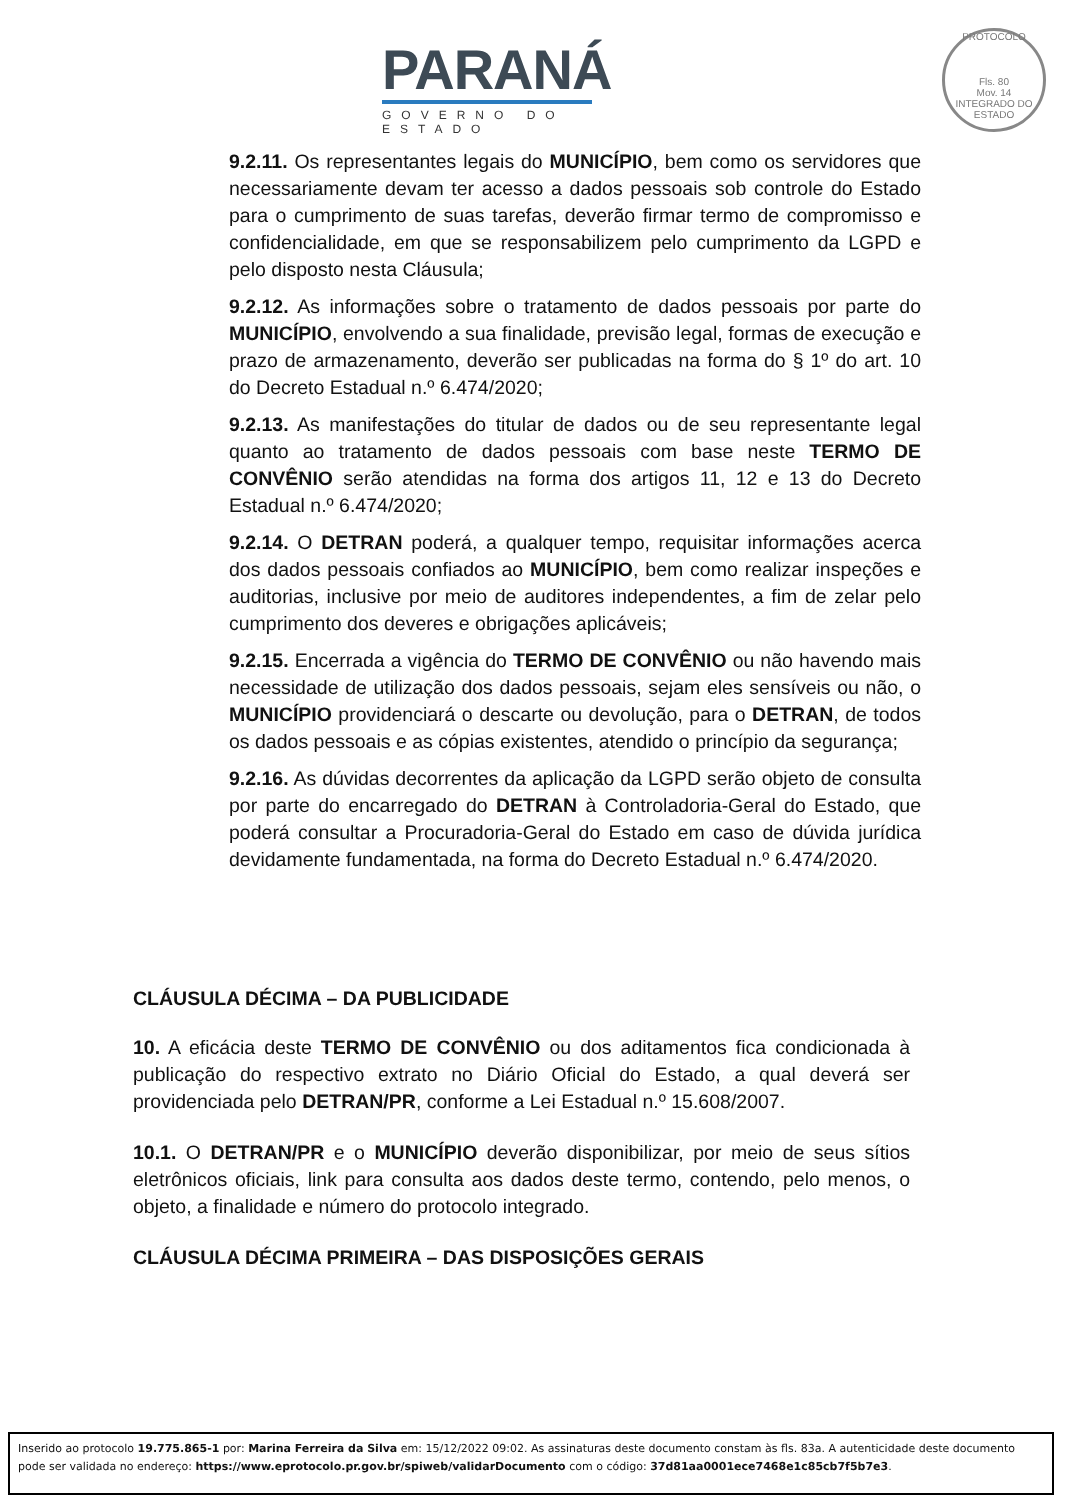PARANÁ
GOVERNO DO ESTADO
PROTOCOLO
Fls. 80
Mov. 14
INTEGRADO DO ESTADO
9.2.11. Os representantes legais do MUNICÍPIO, bem como os servidores que necessariamente devam ter acesso a dados pessoais sob controle do Estado para o cumprimento de suas tarefas, deverão firmar termo de compromisso e confidencialidade, em que se responsabilizem pelo cumprimento da LGPD e pelo disposto nesta Cláusula;
9.2.12. As informações sobre o tratamento de dados pessoais por parte do MUNICÍPIO, envolvendo a sua finalidade, previsão legal, formas de execução e prazo de armazenamento, deverão ser publicadas na forma do § 1º do art. 10 do Decreto Estadual n.º 6.474/2020;
9.2.13. As manifestações do titular de dados ou de seu representante legal quanto ao tratamento de dados pessoais com base neste TERMO DE CONVÊNIO serão atendidas na forma dos artigos 11, 12 e 13 do Decreto Estadual n.º 6.474/2020;
9.2.14. O DETRAN poderá, a qualquer tempo, requisitar informações acerca dos dados pessoais confiados ao MUNICÍPIO, bem como realizar inspeções e auditorias, inclusive por meio de auditores independentes, a fim de zelar pelo cumprimento dos deveres e obrigações aplicáveis;
9.2.15. Encerrada a vigência do TERMO DE CONVÊNIO ou não havendo mais necessidade de utilização dos dados pessoais, sejam eles sensíveis ou não, o MUNICÍPIO providenciará o descarte ou devolução, para o DETRAN, de todos os dados pessoais e as cópias existentes, atendido o princípio da segurança;
9.2.16. As dúvidas decorrentes da aplicação da LGPD serão objeto de consulta por parte do encarregado do DETRAN à Controladoria-Geral do Estado, que poderá consultar a Procuradoria-Geral do Estado em caso de dúvida jurídica devidamente fundamentada, na forma do Decreto Estadual n.º 6.474/2020.
CLÁUSULA DÉCIMA – DA PUBLICIDADE
10. A eficácia deste TERMO DE CONVÊNIO ou dos aditamentos fica condicionada à publicação do respectivo extrato no Diário Oficial do Estado, a qual deverá ser providenciada pelo DETRAN/PR, conforme a Lei Estadual n.º 15.608/2007.
10.1. O DETRAN/PR e o MUNICÍPIO deverão disponibilizar, por meio de seus sítios eletrônicos oficiais, link para consulta aos dados deste termo, contendo, pelo menos, o objeto, a finalidade e número do protocolo integrado.
CLÁUSULA DÉCIMA PRIMEIRA – DAS DISPOSIÇÕES GERAIS
Inserido ao protocolo 19.775.865-1 por: Marina Ferreira da Silva em: 15/12/2022 09:02. As assinaturas deste documento constam às fls. 83a. A autenticidade deste documento pode ser validada no endereço: https://www.eprotocolo.pr.gov.br/spiweb/validarDocumento com o código: 37d81aa0001ece7468e1c85cb7f5b7e3.